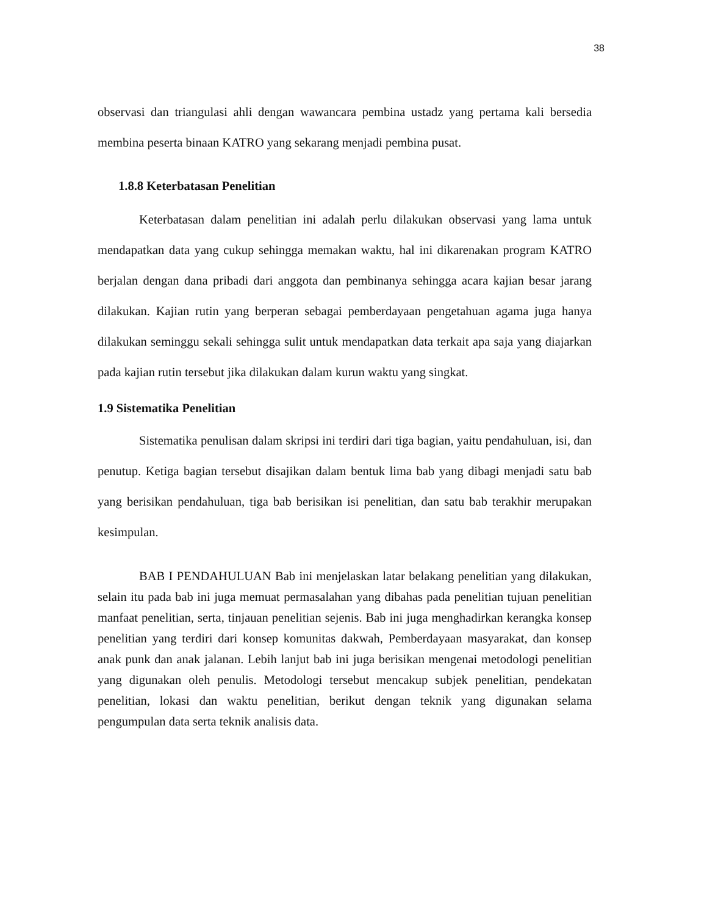38
observasi dan triangulasi ahli dengan wawancara pembina ustadz yang pertama kali bersedia membina peserta binaan KATRO yang sekarang menjadi pembina pusat.
1.8.8 Keterbatasan Penelitian
Keterbatasan dalam penelitian ini adalah perlu dilakukan observasi yang lama untuk mendapatkan data yang cukup sehingga memakan waktu, hal ini dikarenakan program KATRO berjalan dengan dana pribadi dari anggota dan pembinanya sehingga acara kajian besar jarang dilakukan. Kajian rutin yang berperan sebagai pemberdayaan pengetahuan agama juga hanya dilakukan seminggu sekali sehingga sulit untuk mendapatkan data terkait apa saja yang diajarkan pada kajian rutin tersebut jika dilakukan dalam kurun waktu yang singkat.
1.9 Sistematika Penelitian
Sistematika penulisan dalam skripsi ini terdiri dari tiga bagian, yaitu pendahuluan, isi, dan penutup. Ketiga bagian tersebut disajikan dalam bentuk lima bab yang dibagi menjadi satu bab yang berisikan pendahuluan, tiga bab berisikan isi penelitian, dan satu bab terakhir merupakan kesimpulan.
BAB I PENDAHULUAN Bab ini menjelaskan latar belakang penelitian yang dilakukan, selain itu pada bab ini juga memuat permasalahan yang dibahas pada penelitian tujuan penelitian manfaat penelitian, serta, tinjauan penelitian sejenis. Bab ini juga menghadirkan kerangka konsep penelitian yang terdiri dari konsep komunitas dakwah, Pemberdayaan masyarakat, dan konsep anak punk dan anak jalanan. Lebih lanjut bab ini juga berisikan mengenai metodologi penelitian yang digunakan oleh penulis. Metodologi tersebut mencakup subjek penelitian, pendekatan penelitian, lokasi dan waktu penelitian, berikut dengan teknik yang digunakan selama pengumpulan data serta teknik analisis data.